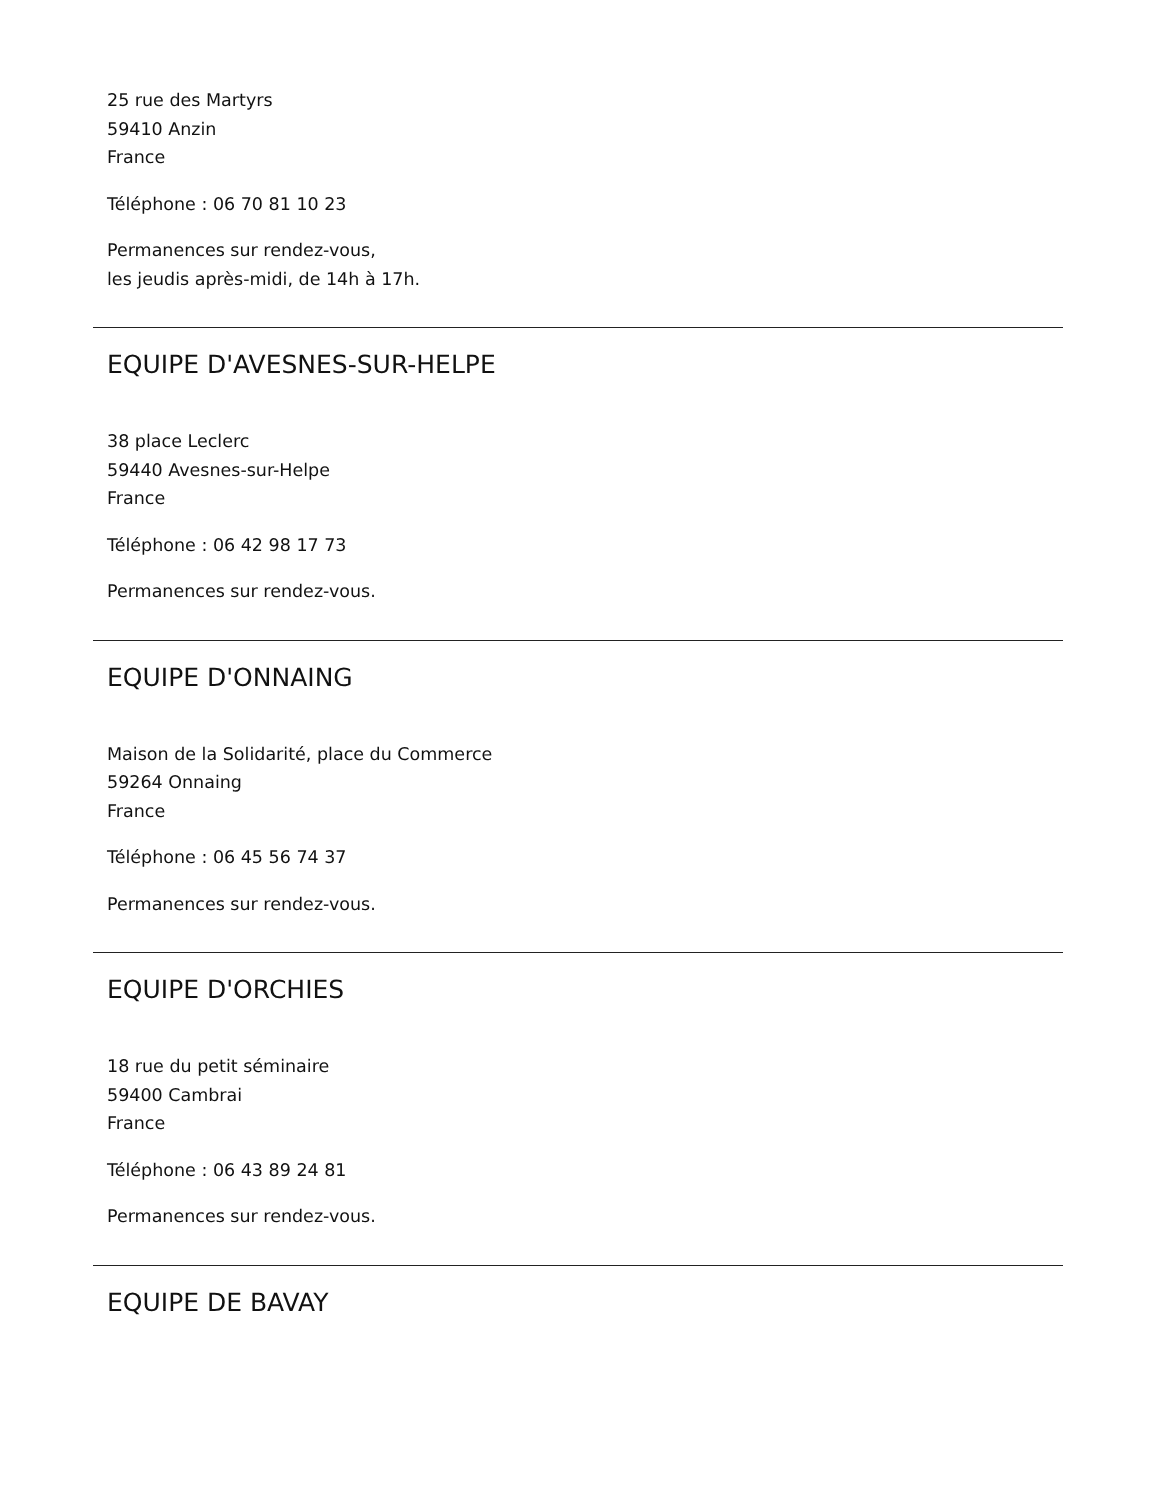25 rue des Martyrs
59410 Anzin
France
Téléphone : 06 70 81 10 23
Permanences sur rendez-vous,
les jeudis après-midi, de 14h à 17h.
EQUIPE D'AVESNES-SUR-HELPE
38 place Leclerc
59440 Avesnes-sur-Helpe
France
Téléphone : 06 42 98 17 73
Permanences sur rendez-vous.
EQUIPE D'ONNAING
Maison de la Solidarité, place du Commerce
59264 Onnaing
France
Téléphone : 06 45 56 74 37
Permanences sur rendez-vous.
EQUIPE D'ORCHIES
18 rue du petit séminaire
59400 Cambrai
France
Téléphone : 06 43 89 24 81
Permanences sur rendez-vous.
EQUIPE DE BAVAY